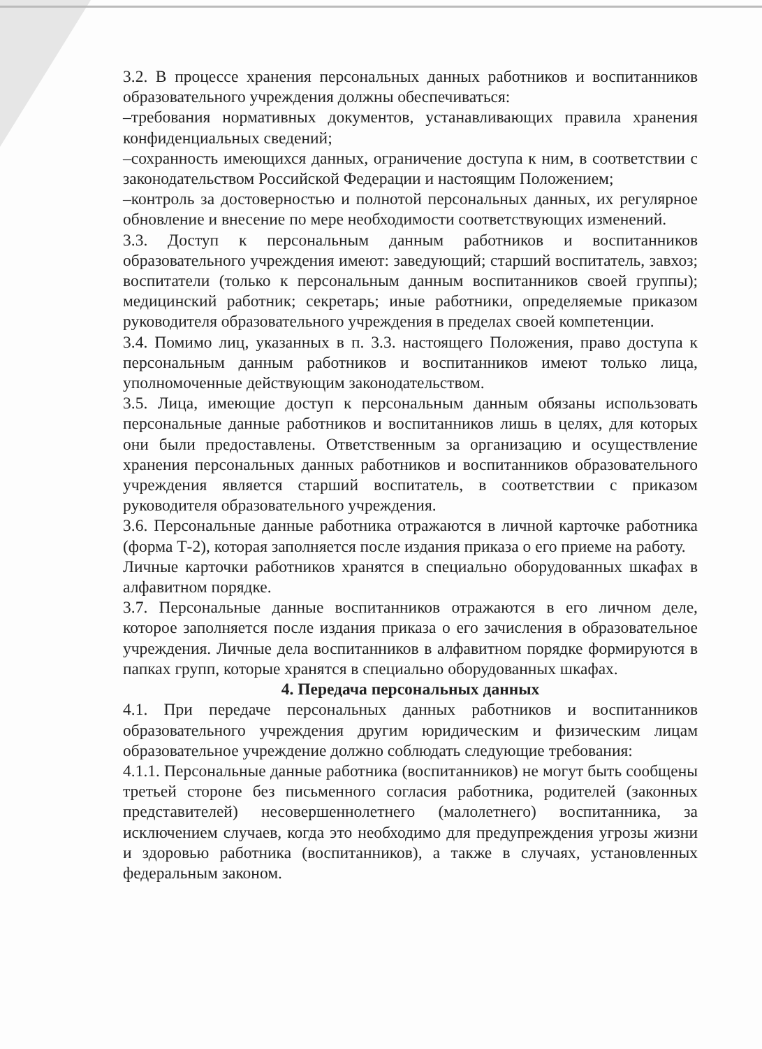3.2. В процессе хранения персональных данных работников и воспитанников образовательного учреждения должны обеспечиваться:
–требования нормативных документов, устанавливающих правила хранения конфиденциальных сведений;
–сохранность имеющихся данных, ограничение доступа к ним, в соответствии с законодательством Российской Федерации и настоящим Положением;
–контроль за достоверностью и полнотой персональных данных, их регулярное обновление и внесение по мере необходимости соответствующих изменений.
3.3. Доступ к персональным данным работников и воспитанников образовательного учреждения имеют: заведующий; старший воспитатель, завхоз; воспитатели (только к персональным данным воспитанников своей группы); медицинский работник; секретарь; иные работники, определяемые приказом руководителя образовательного учреждения в пределах своей компетенции.
3.4. Помимо лиц, указанных в п. 3.3. настоящего Положения, право доступа к персональным данным работников и воспитанников имеют только лица, уполномоченные действующим законодательством.
3.5. Лица, имеющие доступ к персональным данным обязаны использовать персональные данные работников и воспитанников лишь в целях, для которых они были предоставлены. Ответственным за организацию и осуществление хранения персональных данных работников и воспитанников образовательного учреждения является старший воспитатель, в соответствии с приказом руководителя образовательного учреждения.
3.6. Персональные данные работника отражаются в личной карточке работника (форма Т-2), которая заполняется после издания приказа о его приеме на работу.
Личные карточки работников хранятся в специально оборудованных шкафах в алфавитном порядке.
3.7. Персональные данные воспитанников отражаются в его личном деле, которое заполняется после издания приказа о его зачисления в образовательное учреждения. Личные дела воспитанников в алфавитном порядке формируются в папках групп, которые хранятся в специально оборудованных шкафах.
4. Передача персональных данных
4.1. При передаче персональных данных работников и воспитанников образовательного учреждения другим юридическим и физическим лицам образовательное учреждение должно соблюдать следующие требования:
4.1.1. Персональные данные работника (воспитанников) не могут быть сообщены третьей стороне без письменного согласия работника, родителей (законных представителей) несовершеннолетнего (малолетнего) воспитанника, за исключением случаев, когда это необходимо для предупреждения угрозы жизни и здоровью работника (воспитанников), а также в случаях, установленных федеральным законом.